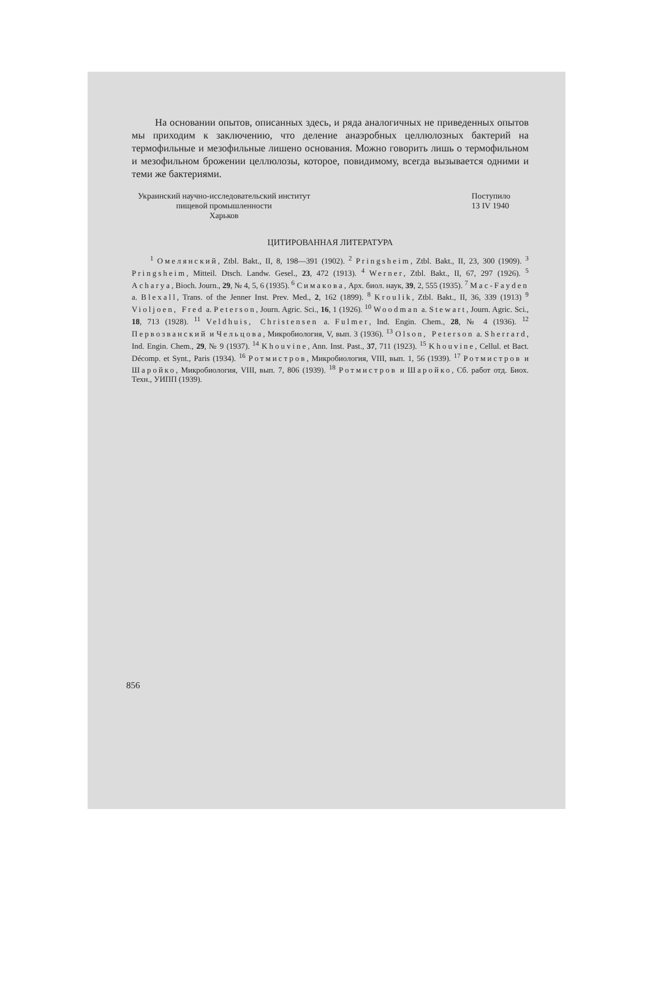На основании опытов, описанных здесь, и ряда аналогичных не приведенных опытов мы приходим к заключению, что деление анаэробных целлюлозных бактерий на термофильные и мезофильные лишено основания. Можно говорить лишь о термофильном и мезофильном брожении целлюлозы, которое, повидимому, всегда вызывается одними и теми же бактериями.
Украинский научно-исследовательский институт
пищевой промышленности
Харьков
Поступило
13 IV 1940
ЦИТИРОВАННАЯ ЛИТЕРАТУРА
<sup>1</sup> Омелянский, Ztbl. Bakt., II, 8, 198—391 (1902). <sup>2</sup> Pringsheim, Ztbl. Bakt., II, 23, 300 (1909). <sup>3</sup> Pringsheim, Mitteil. Dtsch. Landw. Gesel., 23, 472 (1913). <sup>4</sup> Werner, Ztbl. Bakt., II, 67, 297 (1926). <sup>5</sup> Acharya, Bioch. Journ., 29, № 4, 5, 6 (1935). <sup>6</sup> Симакова, Арх. биол. наук, 39, 2, 555 (1935). <sup>7</sup> Mac-Fayden a. Blexall, Trans. of the Jenner Inst. Prev. Med., 2, 162 (1899). <sup>8</sup> Kroulik, Ztbl. Bakt., II, 36, 339 (1913) <sup>9</sup> Violjoen, Fred a. Peterson, Journ. Agric. Sci., 16, 1 (1926). <sup>10</sup> Woodman a. Stewart, Journ. Agric. Sci., 18, 713 (1928). <sup>11</sup> Veldhuis, Christensen a. Fulmer, Ind. Engin. Chem., 28, № 4 (1936). <sup>12</sup> Первозванский и Чельцова, Микробиология, V, вып. 3 (1936). <sup>13</sup> Olson, Peterson a. Sherrard, Ind. Engin. Chem., 29, № 9 (1937). <sup>14</sup> Khouvine, Ann. Inst. Past., 37, 711 (1923). <sup>15</sup> Khouvine, Cellul. et Bact. Décomp. et Synt., Paris (1934). <sup>16</sup> Ротмистров, Микробиология, VIII, вып. 1, 56 (1939). <sup>17</sup> Ротмистров и Шаройко, Микробиология, VIII, вып. 7, 806 (1939). <sup>18</sup> Ротмистров и Шаройко, Сб. работ отд. Биох. Техн., УИПП (1939).
856